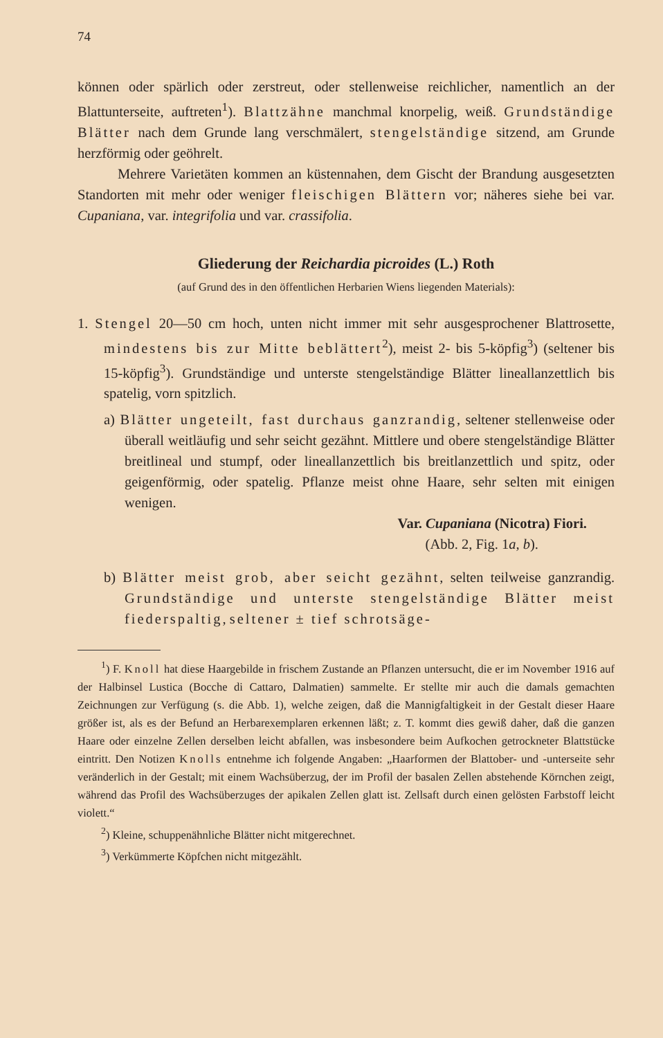74
können oder spärlich oder zerstreut, oder stellenweise reichlicher, namentlich an der Blattunterseite, auftreten<sup>1</sup>). Blattzähne manchmal knorpelig, weiß. Grundständige Blätter nach dem Grunde lang verschmälert, stengelständige sitzend, am Grunde herzförmig oder geöhrelt.
Mehrere Varietäten kommen an küstennahen, dem Gischt der Brandung ausgesetzten Standorten mit mehr oder weniger fleischigen Blättern vor; näheres siehe bei var. Cupaniana, var. integrifolia und var. crassifolia.
Gliederung der Reichardia picroides (L.) Roth
(auf Grund des in den öffentlichen Herbarien Wiens liegenden Materials):
1. Stengel 20—50 cm hoch, unten nicht immer mit sehr ausgesprochener Blattrosette, mindestens bis zur Mitte beblättert<sup>2</sup>), meist 2- bis 5-köpfig<sup>3</sup>) (seltener bis 15-köpfig<sup>3</sup>). Grundständige und unterste stengelständige Blätter lineallanzettlich bis spatelig, vorn spitzlich.
a) Blätter ungeteilt, fast durchaus ganzrandig, seltener stellenweise oder überall weitläufig und sehr seicht gezähnt. Mittlere und obere stengelständige Blätter breitlineal und stumpf, oder lineallanzettlich bis breitlanzettlich und spitz, oder geigenförmig, oder spatelig. Pflanze meist ohne Haare, sehr selten mit einigen wenigen.
Var. Cupaniana (Nicotra) Fiori.
(Abb. 2, Fig. 1a, b).
b) Blätter meist grob, aber seicht gezähnt, selten teilweise ganzrandig. Grundständige und unterste stengelständige Blätter meist fiederspaltig, seltener ± tief schrotsäge-
<sup>1</sup>) F. Knoll hat diese Haargebilde in frischem Zustande an Pflanzen untersucht, die er im November 1916 auf der Halbinsel Lustica (Bocche di Cattaro, Dalmatien) sammelte. Er stellte mir auch die damals gemachten Zeichnungen zur Verfügung (s. die Abb. 1), welche zeigen, daß die Mannigfaltigkeit in der Gestalt dieser Haare größer ist, als es der Befund an Herbarexemplaren erkennen läßt; z. T. kommt dies gewiß daher, daß die ganzen Haare oder einzelne Zellen derselben leicht abfallen, was insbesondere beim Aufkochen getrockneter Blattstücke eintritt. Den Notizen Knolls entnehme ich folgende Angaben: „Haarformen der Blattober- und -unterseite sehr veränderlich in der Gestalt; mit einem Wachsüberzug, der im Profil der basalen Zellen abstehende Körnchen zeigt, während das Profil des Wachsüberzuges der apikalen Zellen glatt ist. Zellsaft durch einen gelösten Farbstoff leicht violett.“
<sup>2</sup>) Kleine, schuppenähnliche Blätter nicht mitgerechnet.
<sup>3</sup>) Verkümmerte Köpfchen nicht mitgezählt.